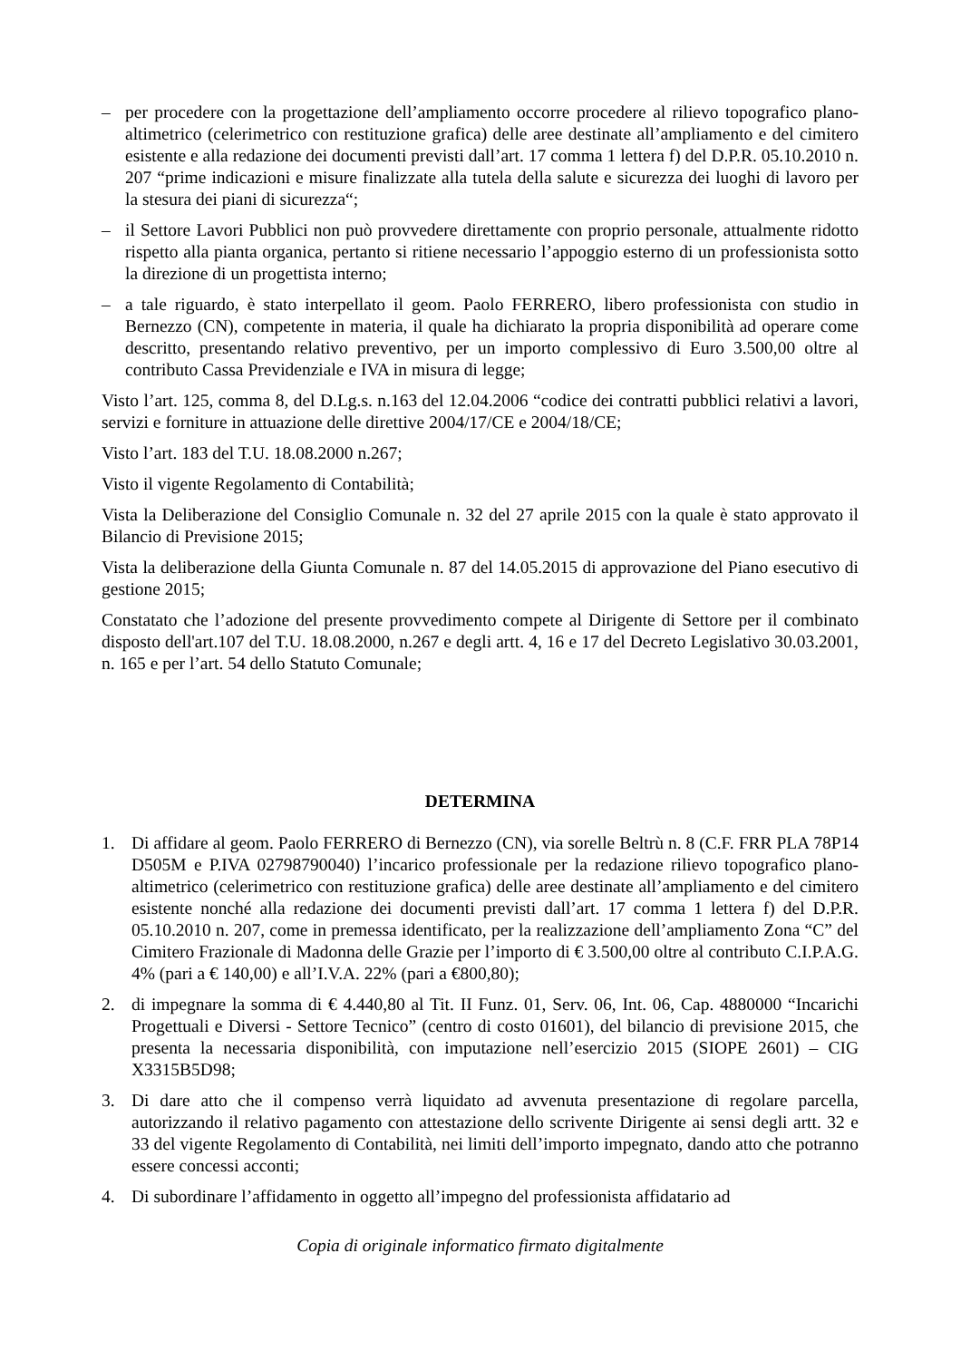– per procedere con la progettazione dell’ampliamento occorre procedere al rilievo topografico plano-altimetrico (celerimetrico con restituzione grafica) delle aree destinate all’ampliamento e del cimitero esistente e alla redazione dei documenti previsti dall’art. 17 comma 1 lettera f) del D.P.R. 05.10.2010 n. 207 “prime indicazioni e misure finalizzate alla tutela della salute e sicurezza dei luoghi di lavoro per la stesura dei piani di sicurezza“;
– il Settore Lavori Pubblici non può provvedere direttamente con proprio personale, attualmente ridotto rispetto alla pianta organica, pertanto si ritiene necessario l’appoggio esterno di un professionista sotto la direzione di un progettista interno;
– a tale riguardo, è stato interpellato il geom. Paolo FERRERO, libero professionista con studio in Bernezzo (CN), competente in materia, il quale ha dichiarato la propria disponibilità ad operare come descritto, presentando relativo preventivo, per un importo complessivo di Euro 3.500,00 oltre al contributo Cassa Previdenziale e IVA in misura di legge;
Visto l’art. 125, comma 8, del D.Lg.s. n.163 del 12.04.2006 “codice dei contratti pubblici relativi a lavori, servizi e forniture in attuazione delle direttive 2004/17/CE e 2004/18/CE;
Visto l’art. 183 del T.U. 18.08.2000 n.267;
Visto il vigente Regolamento di Contabilità;
Vista la Deliberazione del Consiglio Comunale n. 32 del 27 aprile 2015 con la quale è stato approvato il Bilancio di Previsione 2015;
Vista la deliberazione della Giunta Comunale n. 87 del 14.05.2015 di approvazione del Piano esecutivo di gestione 2015;
Constatato che l’adozione del presente provvedimento compete al Dirigente di Settore per il combinato disposto dell'art.107 del T.U. 18.08.2000, n.267 e degli artt. 4, 16 e 17 del Decreto Legislativo 30.03.2001, n. 165 e per l’art. 54 dello Statuto Comunale;
DETERMINA
1. Di affidare al geom. Paolo FERRERO di Bernezzo (CN), via sorelle Beltrù n. 8 (C.F. FRR PLA 78P14 D505M e P.IVA 02798790040) l’incarico professionale per la redazione rilievo topografico plano-altimetrico (celerimetrico con restituzione grafica) delle aree destinate all’ampliamento e del cimitero esistente nonché alla redazione dei documenti previsti dall’art. 17 comma 1 lettera f) del D.P.R. 05.10.2010 n. 207, come in premessa identificato, per la realizzazione dell’ampliamento Zona “C” del Cimitero Frazionale di Madonna delle Grazie per l’importo di € 3.500,00 oltre al contributo C.I.P.A.G. 4% (pari a € 140,00) e all’I.V.A. 22% (pari a €800,80);
2. di impegnare la somma di € 4.440,80 al Tit. II Funz. 01, Serv. 06, Int. 06, Cap. 4880000 “Incarichi Progettuali e Diversi - Settore Tecnico” (centro di costo 01601), del bilancio di previsione 2015, che presenta la necessaria disponibilità, con imputazione nell’esercizio 2015 (SIOPE 2601) – CIG X3315B5D98;
3. Di dare atto che il compenso verrà liquidato ad avvenuta presentazione di regolare parcella, autorizzando il relativo pagamento con attestazione dello scrivente Dirigente ai sensi degli artt. 32 e 33 del vigente Regolamento di Contabilità, nei limiti dell’importo impegnato, dando atto che potranno essere concessi acconti;
4. Di subordinare l’affidamento in oggetto all’impegno del professionista affidatario ad
Copia di originale informatico firmato digitalmente